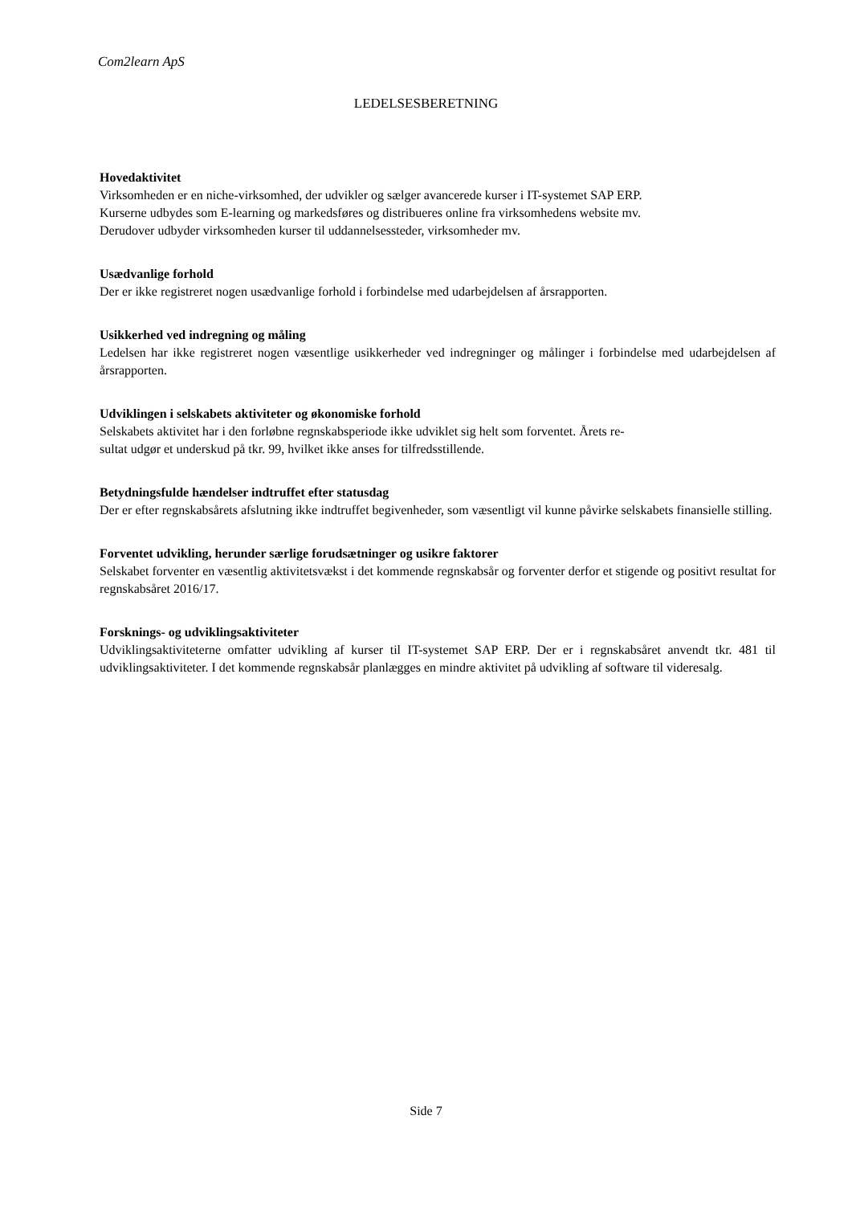Com2learn ApS
LEDELSESBERETNING
Hovedaktivitet
Virksomheden er en niche-virksomhed, der udvikler og sælger avancerede kurser i IT-systemet SAP ERP.
Kurserne udbydes som E-learning og markedsføres og distribueres online fra virksomhedens website mv.
Derudover udbyder virksomheden kurser til uddannelsessteder, virksomheder mv.
Usædvanlige forhold
Der er ikke registreret nogen usædvanlige forhold i forbindelse med udarbejdelsen af årsrapporten.
Usikkerhed ved indregning og måling
Ledelsen har ikke registreret nogen væsentlige usikkerheder ved indregninger og målinger i forbindelse med udarbejdelsen af årsrapporten.
Udviklingen i selskabets aktiviteter og økonomiske forhold
Selskabets aktivitet har i den forløbne regnskabsperiode ikke udviklet sig helt som forventet. Årets re-
sultat udgør et underskud på tkr. 99, hvilket ikke anses for tilfredsstillende.
Betydningsfulde hændelser indtruffet efter statusdag
Der er efter regnskabsårets afslutning ikke indtruffet begivenheder, som væsentligt vil kunne påvirke selskabets finansielle stilling.
Forventet udvikling, herunder særlige forudsætninger og usikre faktorer
Selskabet forventer en væsentlig aktivitetsvækst i det kommende regnskabsår og forventer derfor et stigende og positivt resultat for regnskabsåret 2016/17.
Forsknings- og udviklingsaktiviteter
Udviklingsaktiviteterne omfatter udvikling af kurser til IT-systemet SAP ERP. Der er i regnskabsåret anvendt tkr. 481 til udviklingsaktiviteter. I det kommende regnskabsår planlægges en mindre aktivitet på udvikling af software til videresalg.
Side 7